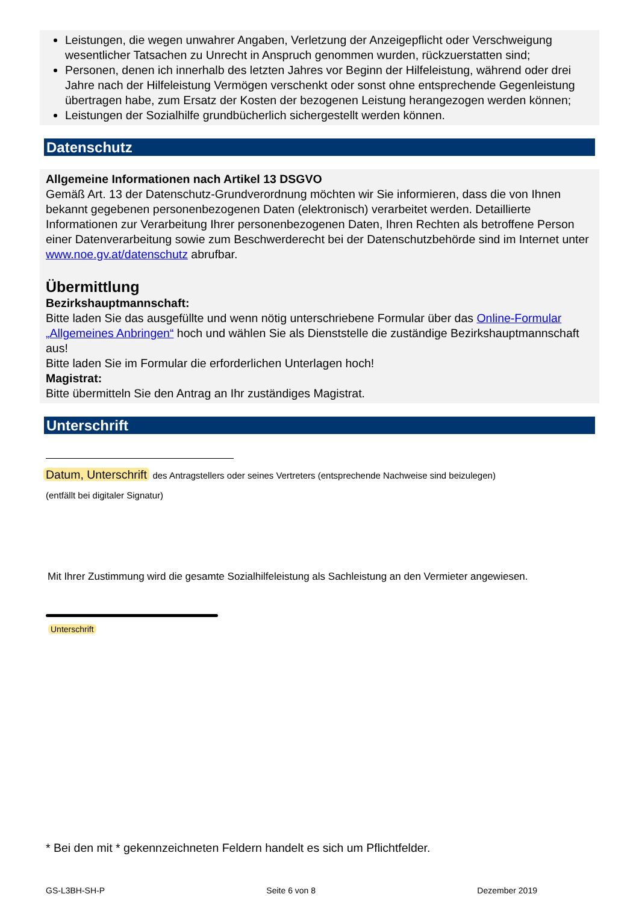Leistungen, die wegen unwahrer Angaben, Verletzung der Anzeigepflicht oder Verschweigung wesentlicher Tatsachen zu Unrecht in Anspruch genommen wurden, rückzuerstatten sind;
Personen, denen ich innerhalb des letzten Jahres vor Beginn der Hilfeleistung, während oder drei Jahre nach der Hilfeleistung Vermögen verschenkt oder sonst ohne entsprechende Gegenleistung übertragen habe, zum Ersatz der Kosten der bezogenen Leistung herangezogen werden können;
Leistungen der Sozialhilfe grundbücherlich sichergestellt werden können.
Datenschutz
Allgemeine Informationen nach Artikel 13 DSGVO
Gemäß Art. 13 der Datenschutz-Grundverordnung möchten wir Sie informieren, dass die von Ihnen bekannt gegebenen personenbezogenen Daten (elektronisch) verarbeitet werden. Detaillierte Informationen zur Verarbeitung Ihrer personenbezogenen Daten, Ihren Rechten als betroffene Person einer Datenverarbeitung sowie zum Beschwerderecht bei der Datenschutzbehörde sind im Internet unter www.noe.gv.at/datenschutz abrufbar.
Übermittlung
Bezirkshauptmannschaft:
Bitte laden Sie das ausgefüllte und wenn nötig unterschriebene Formular über das Online-Formular „Allgemeines Anbringen“ hoch und wählen Sie als Dienststelle die zuständige Bezirkshauptmannschaft aus!
Bitte laden Sie im Formular die erforderlichen Unterlagen hoch!
Magistrat:
Bitte übermitteln Sie den Antrag an Ihr zuständiges Magistrat.
Unterschrift
Datum, Unterschrift des Antragstellers oder seines Vertreters (entsprechende Nachweise sind beizulegen)
(entfällt bei digitaler Signatur)
Mit Ihrer Zustimmung wird die gesamte Sozialhilfeleistung als Sachleistung an den Vermieter angewiesen.
Unterschrift
* Bei den mit * gekennzeichneten Feldern handelt es sich um Pflichtfelder.
GS-L3BH-SH-P Seite 6 von 8 Dezember 2019